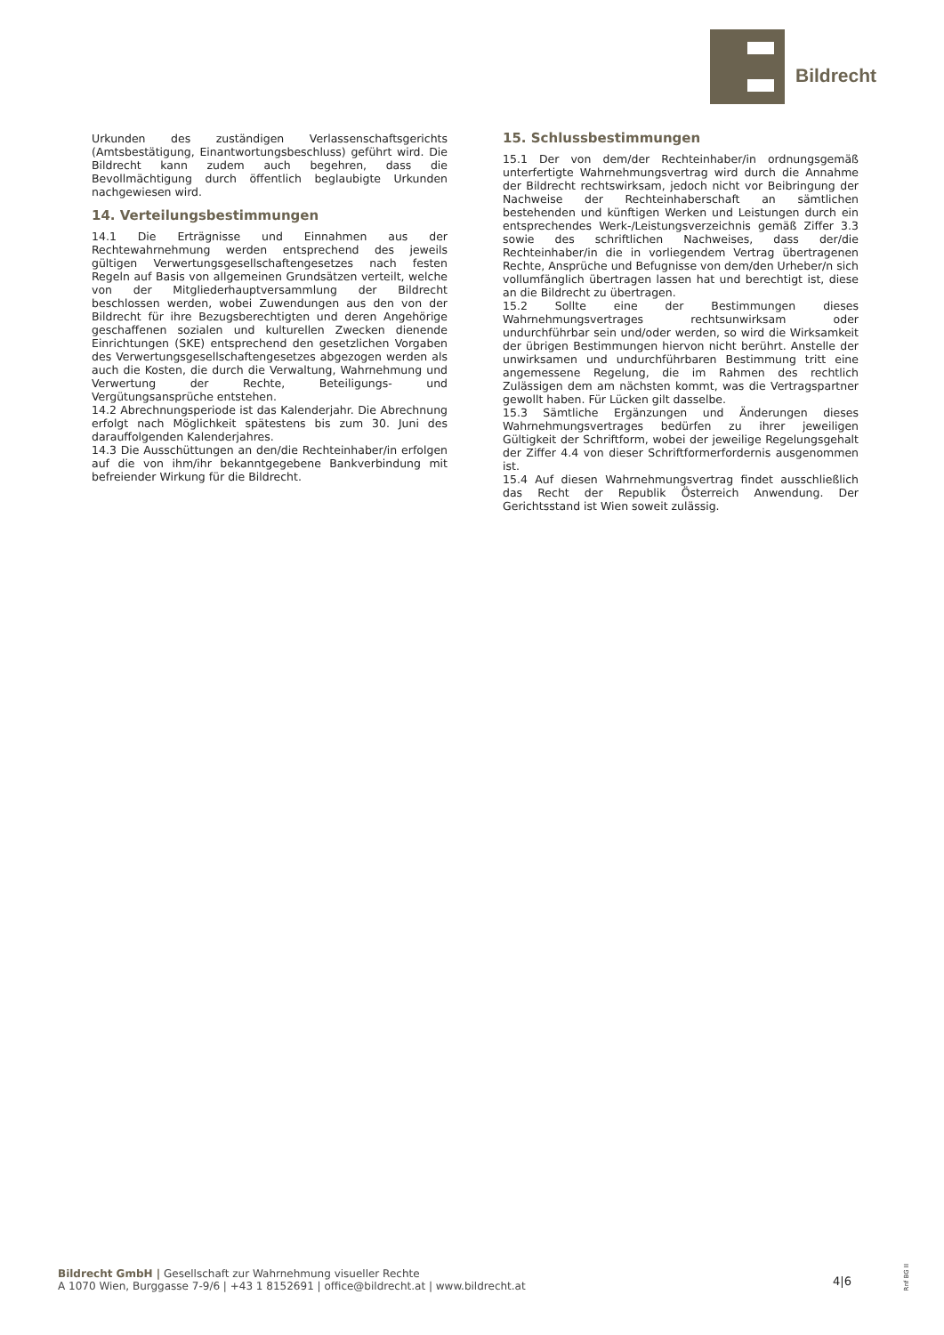Bildrecht
Urkunden des zuständigen Verlassenschaftsgerichts (Amtsbestätigung, Einantwortungsbeschluss) geführt wird. Die Bildrecht kann zudem auch begehren, dass die Bevollmächtigung durch öffentlich beglaubigte Urkunden nachgewiesen wird.
14. Verteilungsbestimmungen
14.1 Die Erträgnisse und Einnahmen aus der Rechtewahrnehmung werden entsprechend des jeweils gültigen Verwertungsgesellschaftengesetzes nach festen Regeln auf Basis von allgemeinen Grundsätzen verteilt, welche von der Mitgliederhauptversammlung der Bildrecht beschlossen werden, wobei Zuwendungen aus den von der Bildrecht für ihre Bezugsberechtigten und deren Angehörige geschaffenen sozialen und kulturellen Zwecken dienende Einrichtungen (SKE) entsprechend den gesetzlichen Vorgaben des Verwertungsgesellschaftengesetzes abgezogen werden als auch die Kosten, die durch die Verwaltung, Wahrnehmung und Verwertung der Rechte, Beteiligungs- und Vergütungsansprüche entstehen.
14.2 Abrechnungsperiode ist das Kalenderjahr. Die Abrechnung erfolgt nach Möglichkeit spätestens bis zum 30. Juni des darauffolgenden Kalenderjahres.
14.3 Die Ausschüttungen an den/die Rechteinhaber/in erfolgen auf die von ihm/ihr bekanntgegebene Bankverbindung mit befreiender Wirkung für die Bildrecht.
15. Schlussbestimmungen
15.1 Der von dem/der Rechteinhaber/in ordnungsgemäß unterfertigte Wahrnehmungsvertrag wird durch die Annahme der Bildrecht rechtswirksam, jedoch nicht vor Beibringung der Nachweise der Rechteinhaberschaft an sämtlichen bestehenden und künftigen Werken und Leistungen durch ein entsprechendes Werk-/Leistungsverzeichnis gemäß Ziffer 3.3 sowie des schriftlichen Nachweises, dass der/die Rechteinhaber/in die in vorliegendem Vertrag übertragenen Rechte, Ansprüche und Befugnisse von dem/den Urheber/n sich vollumfänglich übertragen lassen hat und berechtigt ist, diese an die Bildrecht zu übertragen.
15.2 Sollte eine der Bestimmungen dieses Wahrnehmungsvertrages rechtsunwirksam oder undurchführbar sein und/oder werden, so wird die Wirksamkeit der übrigen Bestimmungen hiervon nicht berührt. Anstelle der unwirksamen und undurchführbaren Bestimmung tritt eine angemessene Regelung, die im Rahmen des rechtlich Zulässigen dem am nächsten kommt, was die Vertragspartner gewollt haben. Für Lücken gilt dasselbe.
15.3 Sämtliche Ergänzungen und Änderungen dieses Wahrnehmungsvertrages bedürfen zu ihrer jeweiligen Gültigkeit der Schriftform, wobei der jeweilige Regelungsgehalt der Ziffer 4.4 von dieser Schriftformerfordernis ausgenommen ist.
15.4 Auf diesen Wahrnehmungsvertrag findet ausschließlich das Recht der Republik Österreich Anwendung. Der Gerichtsstand ist Wien soweit zulässig.
Bildrecht GmbH | Gesellschaft zur Wahrnehmung visueller Rechte
A 1070 Wien, Burggasse 7-9/6 | +43 1 8152691 | office@bildrecht.at | www.bildrecht.at
4|6
Rnf BG II